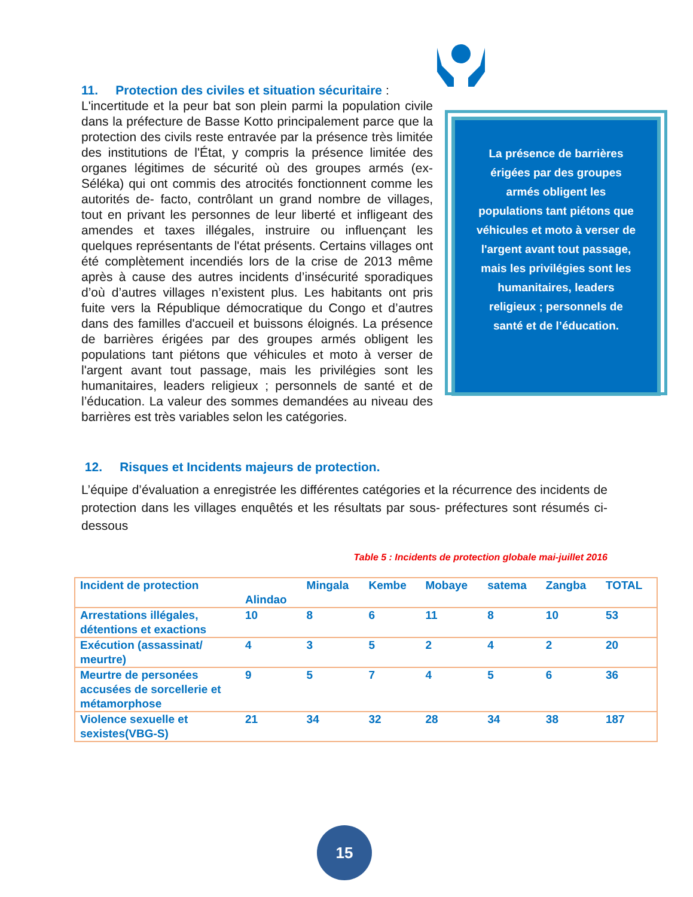11. Protection des civiles et situation sécuritaire :
La présence de barrières érigées par des groupes armés obligent les populations tant piétons que véhicules et moto à verser de l'argent avant tout passage, mais les privilégies sont les humanitaires, leaders religieux ; personnels de santé et de l’éducation.
L'incertitude et la peur bat son plein parmi la population civile dans la préfecture de Basse Kotto principalement parce que la protection des civils reste entravée par la présence très limitée des institutions de l'État, y compris la présence limitée des organes légitimes de sécurité où des groupes armés (ex-Séléka) qui ont commis des atrocités fonctionnent comme les autorités de- facto, contrôlant un grand nombre de villages, tout en privant les personnes de leur liberté et infligeant des amendes et taxes illégales, instruire ou influençant les quelques représentants de l'état présents. Certains villages ont été complètement incendiés lors de la crise de 2013 même après à cause des autres incidents d’insécurité sporadiques d’où d’autres villages n’existent plus. Les habitants ont pris fuite vers la République démocratique du Congo et d’autres dans des familles d'accueil et buissons éloignés. La présence de barrières érigées par des groupes armés obligent les populations tant piétons que véhicules et moto à verser de l'argent avant tout passage, mais les privilégies sont les humanitaires, leaders religieux ; personnels de santé et de l’éducation. La valeur des sommes demandées au niveau des barrières est très variables selon les catégories.
12. Risques et Incidents majeurs de protection.
L’équipe d’évaluation a enregistrée les différentes catégories et la récurrence des incidents de protection dans les villages enquêtés et les résultats par sous- préfectures sont résumés ci-dessous
Table 5 : Incidents de protection globale mai-juillet 2016
| Incident de protection | Alindao | Mingala | Kembe | Mobaye | satema | Zangba | TOTAL |
| --- | --- | --- | --- | --- | --- | --- | --- |
| Arrestations illégales, détentions et exactions | 10 | 8 | 6 | 11 | 8 | 10 | 53 |
| Exécution (assassinat/ meurtre) | 4 | 3 | 5 | 2 | 4 | 2 | 20 |
| Meurtre de personées accusées de sorcellerie et métamorphose | 9 | 5 | 7 | 4 | 5 | 6 | 36 |
| Violence sexuelle et sexistes(VBG-S) | 21 | 34 | 32 | 28 | 34 | 38 | 187 |
15